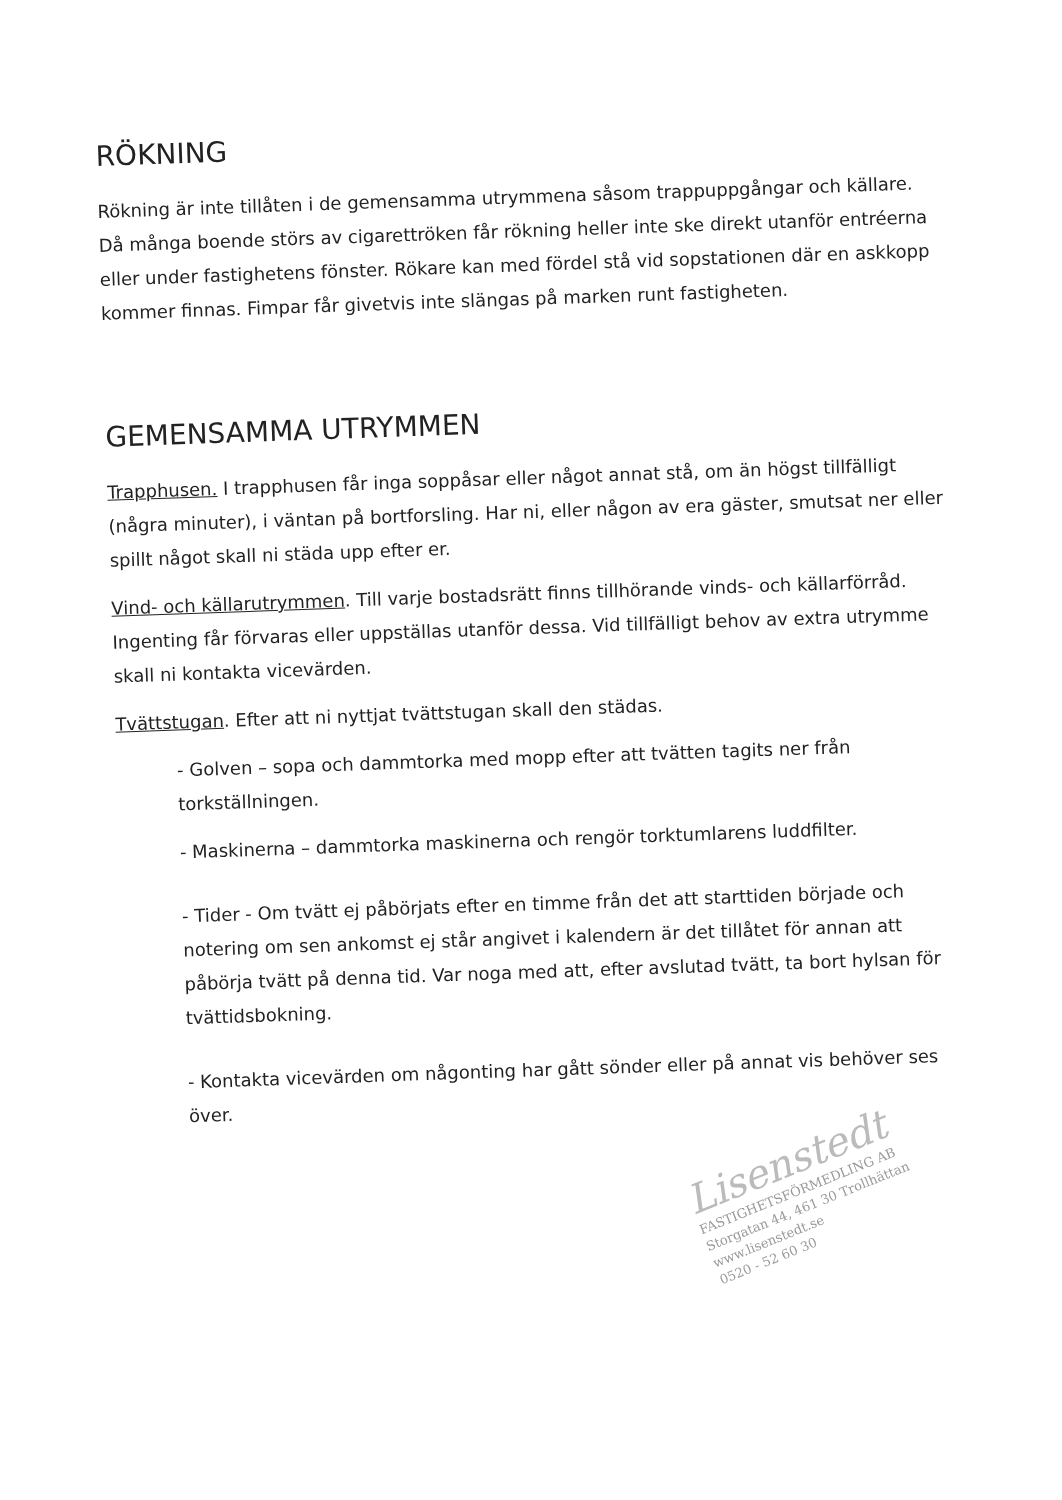RÖKNING
Rökning är inte tillåten i de gemensamma utrymmena såsom trappuppgångar och källare. Då många boende störs av cigarettröken får rökning heller inte ske direkt utanför entréerna eller under fastighetens fönster. Rökare kan med fördel stå vid sopstationen där en askkopp kommer finnas. Fimpar får givetvis inte slängas på marken runt fastigheten.
GEMENSAMMA UTRYMMEN
Trapphusen. I trapphusen får inga soppåsar eller något annat stå, om än högst tillfälligt (några minuter), i väntan på bortforsling. Har ni, eller någon av era gäster, smutsat ner eller spillt något skall ni städa upp efter er.
Vind- och källarutrymmen. Till varje bostadsrätt finns tillhörande vinds- och källarförråd. Ingenting får förvaras eller uppställas utanför dessa. Vid tillfälligt behov av extra utrymme skall ni kontakta vicevärden.
Tvättstugan. Efter att ni nyttjat tvättstugan skall den städas.
- Golven – sopa och dammtorka med mopp efter att tvätten tagits ner från torkställningen.
- Maskinerna – dammtorka maskinerna och rengör torktumlarens luddfilter.
- Tider - Om tvätt ej påbörjats efter en timme från det att starttiden började och notering om sen ankomst ej står angivet i kalendern är det tillåtet för annan att påbörja tvätt på denna tid. Var noga med att, efter avslutad tvätt, ta bort hylsan för tvättidsbokning.
- Kontakta vicevärden om någonting har gått sönder eller på annat vis behöver ses över.
Lisenstedt
FASTIGHETSFÖRMEDLING AB
Storgatan 44, 461 30 Trollhättan
www.lisenstedt.se
0520 - 52 60 30